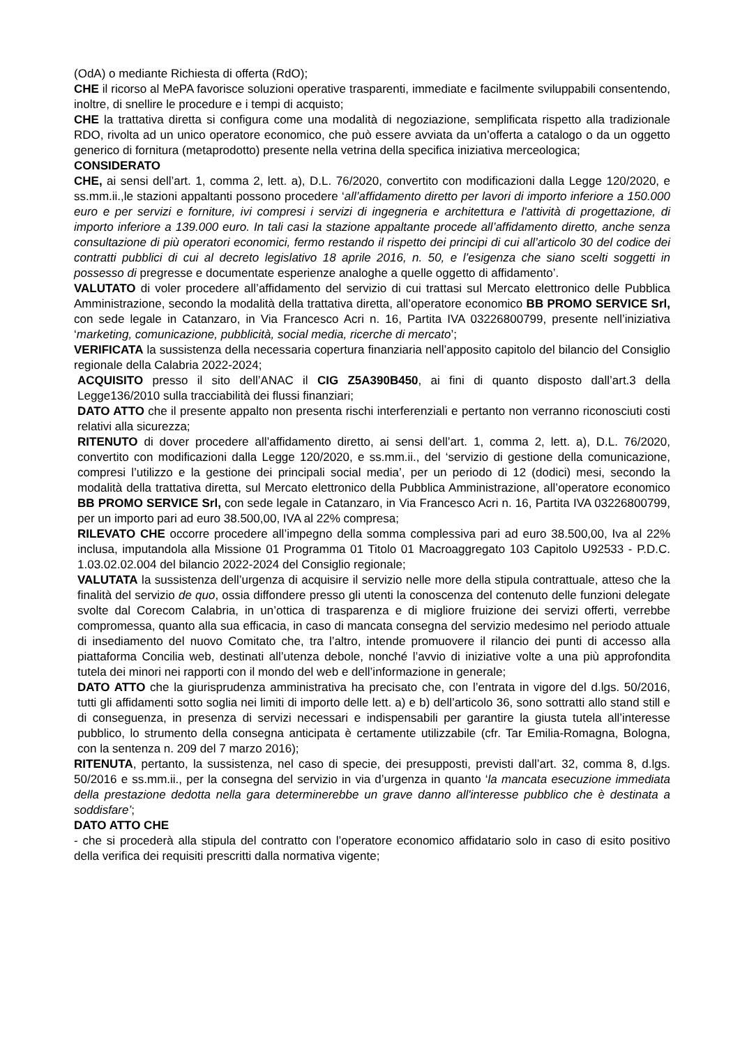(OdA) o mediante Richiesta di offerta (RdO);
CHE il ricorso al MePA favorisce soluzioni operative trasparenti, immediate e facilmente sviluppabili consentendo, inoltre, di snellire le procedure e i tempi di acquisto;
CHE la trattativa diretta si configura come una modalità di negoziazione, semplificata rispetto alla tradizionale RDO, rivolta ad un unico operatore economico, che può essere avviata da un’offerta a catalogo o da un oggetto generico di fornitura (metaprodotto) presente nella vetrina della specifica iniziativa merceologica;
CONSIDERATO
CHE, ai sensi dell’art. 1, comma 2, lett. a), D.L. 76/2020, convertito con modificazioni dalla Legge 120/2020, e ss.mm.ii.,le stazioni appaltanti possono procedere ‘all’affidamento diretto per lavori di importo inferiore a 150.000 euro e per servizi e forniture, ivi compresi i servizi di ingegneria e architettura e l'attività di progettazione, di importo inferiore a 139.000 euro. In tali casi la stazione appaltante procede all’affidamento diretto, anche senza consultazione di più operatori economici, fermo restando il rispetto dei principi di cui all’articolo 30 del codice dei contratti pubblici di cui al decreto legislativo 18 aprile 2016, n. 50, e l’esigenza che siano scelti soggetti in possesso di pregresse e documentate esperienze analoghe a quelle oggetto di affidamento’.
VALUTATO di voler procedere all’affidamento del servizio di cui trattasi sul Mercato elettronico delle Pubblica Amministrazione, secondo la modalità della trattativa diretta, all’operatore economico BB PROMO SERVICE Srl, con sede legale in Catanzaro, in Via Francesco Acri n. 16, Partita IVA 03226800799, presente nell’iniziativa ‘marketing, comunicazione, pubblicità, social media, ricerche di mercato’;
VERIFICATA la sussistenza della necessaria copertura finanziaria nell’apposito capitolo del bilancio del Consiglio regionale della Calabria 2022-2024;
ACQUISITO presso il sito dell’ANAC il CIG Z5A390B450, ai fini di quanto disposto dall’art.3 della Legge136/2010 sulla tracciabilità dei flussi finanziari;
DATO ATTO che il presente appalto non presenta rischi interferenziali e pertanto non verranno riconosciuti costi relativi alla sicurezza;
RITENUTO di dover procedere all’affidamento diretto, ai sensi dell’art. 1, comma 2, lett. a), D.L. 76/2020, convertito con modificazioni dalla Legge 120/2020, e ss.mm.ii., del ‘servizio di gestione della comunicazione, compresi l’utilizzo e la gestione dei principali social media’, per un periodo di 12 (dodici) mesi, secondo la modalità della trattativa diretta, sul Mercato elettronico della Pubblica Amministrazione, all’operatore economico BB PROMO SERVICE Srl, con sede legale in Catanzaro, in Via Francesco Acri n. 16, Partita IVA 03226800799, per un importo pari ad euro 38.500,00, IVA al 22% compresa;
RILEVATO CHE occorre procedere all’impegno della somma complessiva pari ad euro 38.500,00, Iva al 22% inclusa, imputandola alla Missione 01 Programma 01 Titolo 01 Macroaggregato 103 Capitolo U92533 - P.D.C. 1.03.02.02.004 del bilancio 2022-2024 del Consiglio regionale;
VALUTATA la sussistenza dell’urgenza di acquisire il servizio nelle more della stipula contrattuale, atteso che la finalità del servizio de quo, ossia diffondere presso gli utenti la conoscenza del contenuto delle funzioni delegate svolte dal Corecom Calabria, in un’ottica di trasparenza e di migliore fruizione dei servizi offerti, verrebbe compromessa, quanto alla sua efficacia, in caso di mancata consegna del servizio medesimo nel periodo attuale di insediamento del nuovo Comitato che, tra l’altro, intende promuovere il rilancio dei punti di accesso alla piattaforma Concilia web, destinati all’utenza debole, nonché l’avvio di iniziative volte a una più approfondita tutela dei minori nei rapporti con il mondo del web e dell’informazione in generale;
DATO ATTO che la giurisprudenza amministrativa ha precisato che, con l’entrata in vigore del d.lgs. 50/2016, tutti gli affidamenti sotto soglia nei limiti di importo delle lett. a) e b) dell’articolo 36, sono sottratti allo stand still e di conseguenza, in presenza di servizi necessari e indispensabili per garantire la giusta tutela all’interesse pubblico, lo strumento della consegna anticipata è certamente utilizzabile (cfr. Tar Emilia-Romagna, Bologna, con la sentenza n. 209 del 7 marzo 2016);
RITENUTA, pertanto, la sussistenza, nel caso di specie, dei presupposti, previsti dall’art. 32, comma 8, d.lgs. 50/2016 e ss.mm.ii., per la consegna del servizio in via d’urgenza in quanto ‘la mancata esecuzione immediata della prestazione dedotta nella gara determinerebbe un grave danno all'interesse pubblico che è destinata a soddisfare’;
DATO ATTO CHE
- che si procederà alla stipula del contratto con l’operatore economico affidatario solo in caso di esito positivo della verifica dei requisiti prescritti dalla normativa vigente;